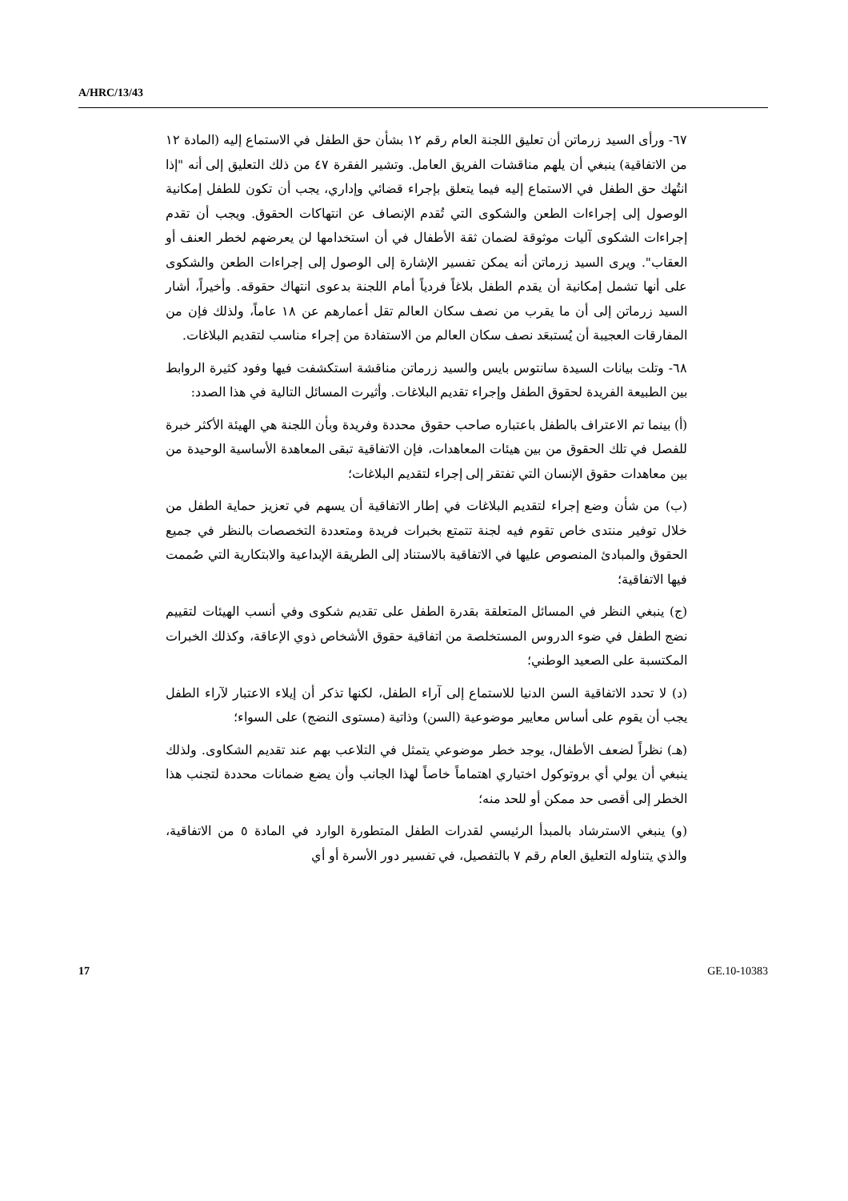A/HRC/13/43
٦٧- ورأى السيد زرماتن أن تعليق اللجنة العام رقم ١٢ بشأن حق الطفل في الاستماع إليه (المادة ١٢ من الاتفاقية) ينبغي أن يلهم مناقشات الفريق العامل. وتشير الفقرة ٤٧ من ذلك التعليق إلى أنه "إذا انتُهك حق الطفل في الاستماع إليه فيما يتعلق بإجراء قضائي وإداري، يجب أن تكون للطفل إمكانية الوصول إلى إجراءات الطعن والشكوى التي تُقدم الإنصاف عن انتهاكات الحقوق. ويجب أن تقدم إجراءات الشكوى آليات موثوقة لضمان ثقة الأطفال في أن استخدامها لن يعرضهم لخطر العنف أو العقاب". ويرى السيد زرماتن أنه يمكن تفسير الإشارة إلى الوصول إلى إجراءات الطعن والشكوى على أنها تشمل إمكانية أن يقدم الطفل بلاغاً فردياً أمام اللجنة بدعوى انتهاك حقوقه. وأخيراً، أشار السيد زرماتن إلى أن ما يقرب من نصف سكان العالم تقل أعمارهم عن ١٨ عاماً، ولذلك فإن من المفارقات العجيبة أن يُستبعَد نصف سكان العالم من الاستفادة من إجراء مناسب لتقديم البلاغات.
٦٨- وتلت بيانات السيدة سانتوس بايس والسيد زرماتن مناقشة استكشفت فيها وفود كثيرة الروابط بين الطبيعة الفريدة لحقوق الطفل وإجراء تقديم البلاغات. وأثيرت المسائل التالية في هذا الصدد:
(أ) بينما تم الاعتراف بالطفل باعتباره صاحب حقوق محددة وفريدة وبأن اللجنة هي الهيئة الأكثر خبرة للفصل في تلك الحقوق من بين هيئات المعاهدات، فإن الاتفاقية تبقى المعاهدة الأساسية الوحيدة من بين معاهدات حقوق الإنسان التي تفتقر إلى إجراء لتقديم البلاغات؛
(ب) من شأن وضع إجراء لتقديم البلاغات في إطار الاتفاقية أن يسهم في تعزيز حماية الطفل من خلال توفير منتدى خاص تقوم فيه لجنة تتمتع بخبرات فريدة ومتعددة التخصصات بالنظر في جميع الحقوق والمبادئ المنصوص عليها في الاتفاقية بالاستناد إلى الطريقة الإبداعية والابتكارية التي صُممت فيها الاتفاقية؛
(ج) ينبغي النظر في المسائل المتعلقة بقدرة الطفل على تقديم شكوى وفي أنسب الهيئات لتقييم نضج الطفل في ضوء الدروس المستخلصة من اتفاقية حقوق الأشخاص ذوي الإعاقة، وكذلك الخبرات المكتسبة على الصعيد الوطني؛
(د) لا تحدد الاتفاقية السن الدنيا للاستماع إلى آراء الطفل، لكنها تذكر أن إيلاء الاعتبار لآراء الطفل يجب أن يقوم على أساس معايير موضوعية (السن) وذاتية (مستوى النضج) على السواء؛
(هـ) نظراً لضعف الأطفال، يوجد خطر موضوعي يتمثل في التلاعب بهم عند تقديم الشكاوى. ولذلك ينبغي أن يولي أي بروتوكول اختياري اهتماماً خاصاً لهذا الجانب وأن يضع ضمانات محددة لتجنب هذا الخطر إلى أقصى حد ممكن أو للحد منه؛
(و) ينبغي الاسترشاد بالمبدأ الرئيسي لقدرات الطفل المتطورة الوارد في المادة ٥ من الاتفاقية، والذي يتناوله التعليق العام رقم ٧ بالتفصيل، في تفسير دور الأسرة أو أي
17 GE.10-10383